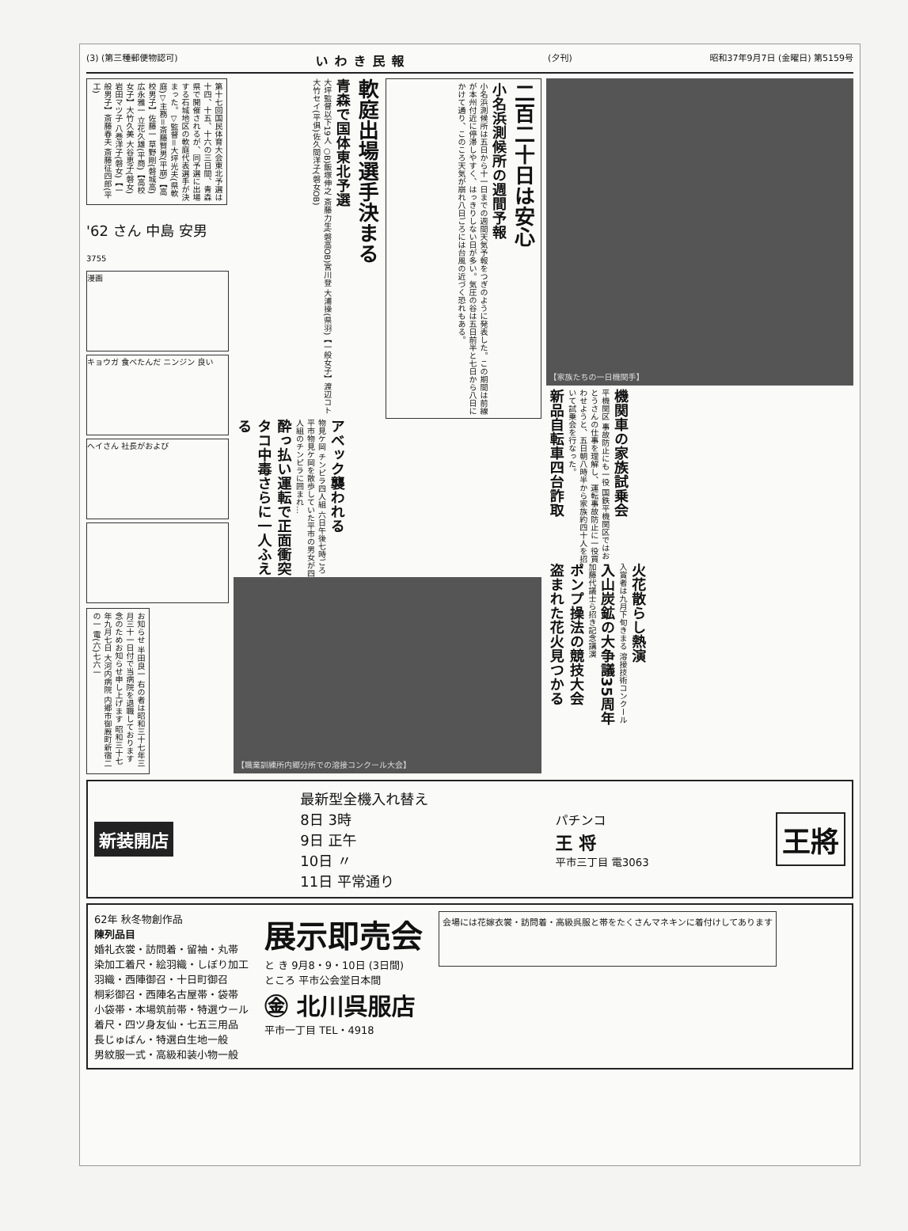(3) (第三種郵便物認可) いわき民報 (夕刊) 昭和37年9月7日 (金曜日) 第5159号
第十七回国民体育大会東北予選は十四、十五、十六の三日間、青森県で開催されるが、同予選に出場する石城地区の軟庭代表選手が決まった。▽監督＝大坪光夫(県軟庭)▽主務＝斎藤賢男(平崩)【高校男子】佐藤一 草野剛(磐城高)広永雅一 立花久雄(平商)【高校女子】大竹久美 大谷恵子(磐女)岩田マツ子 八巻洋子(磐女)【一般男子】斎藤春夫 斎藤征四郎(平工)
'62 さん 中島 安男
3755
漫画
キョウガ 食べたんだ ニンジン 良い
へイさん 社長がおよび
お知らせ 半田良一 右の者は昭和三十七年三月三十一日付で当病院を退職しております 念のためお知らせ申し上げます 昭和三十七年九月七日 大河内病院 内郷市御厩町新宿二の一 電(六)七六一
軟庭出場選手決まる
青森で国体東北予選
大坪監督以下19人 ○B)飯塚伸之 斎藤力生(磐高OB)宮川登 大浦操(県羽)【一般女子】渡辺コト 大竹セイ(平俱)佐久間洋子(磐女OB)
二百二十日は安心
小名浜測候所の週間予報
小名浜測候所は五日から十一日までの週間天気予報をつぎのように発表した。この期間は前線が本州付近に停滞しやすく、はっきりしない日が多い。気圧の谷は五日前半と七日から八日にかけて通り、このころ天気が崩れ八日ごろには台風の近づく恐れもある。
アベック襲われる
物見ケ岡 チンピラ四人組 六日午後七時ごろ平市物見ケ岡を散歩していた平市の男女が四人組のチンピラに囲まれ…
酔っ払い運転で正面衝突
タコ中毒さらに一人ふえる
【職業訓練所内郷分所での溶接コンクール大会】
【家族たちの一日機関手】
機関車の家族試乗会
平機関区 事故防止にも一役 国鉄平機関区ではおとうさんの仕事を理解し、運転事故防止に一役買わせようと、五日朝八時半から家族約四十人を招いて試乗会を行なった。
新品自転車四台詐取
火花散らし熱演
入賞者は九月下旬きまる 溶接技術コンクール
入山炭鉱の大争議35周年
加藤代議士ら招き記念講演
ポンプ操法の競技大会
盗まれた花火見つかる
新装開店
最新型全機入れ替え
8日 3時
9日 正午
10日 〃
11日 平常通り
パチンコ
王 将
平市三丁目 電3063
王將
62年 秋冬物創作品
陳列品目
婚礼衣裳・訪問着・留袖・丸帯
染加工着尺・絵羽織・しぼり加工
羽織・西陣御召・十日町御召
桐彩御召・西陣名古屋帯・袋帯
小袋帯・本場筑前帯・特選ウール
着尺・四ツ身友仙・七五三用品
長じゅばん・特選白生地一般
男紋服一式・高級和装小物一般
展示即売会
と き 9月8・9・10日 (3日間)
ところ 平市公会堂日本間
㊎ 北川呉服店
平市一丁目 TEL・4918
会場には花嫁衣裳・訪問着・高級呉服と帯をたくさんマネキンに着付けしてあります